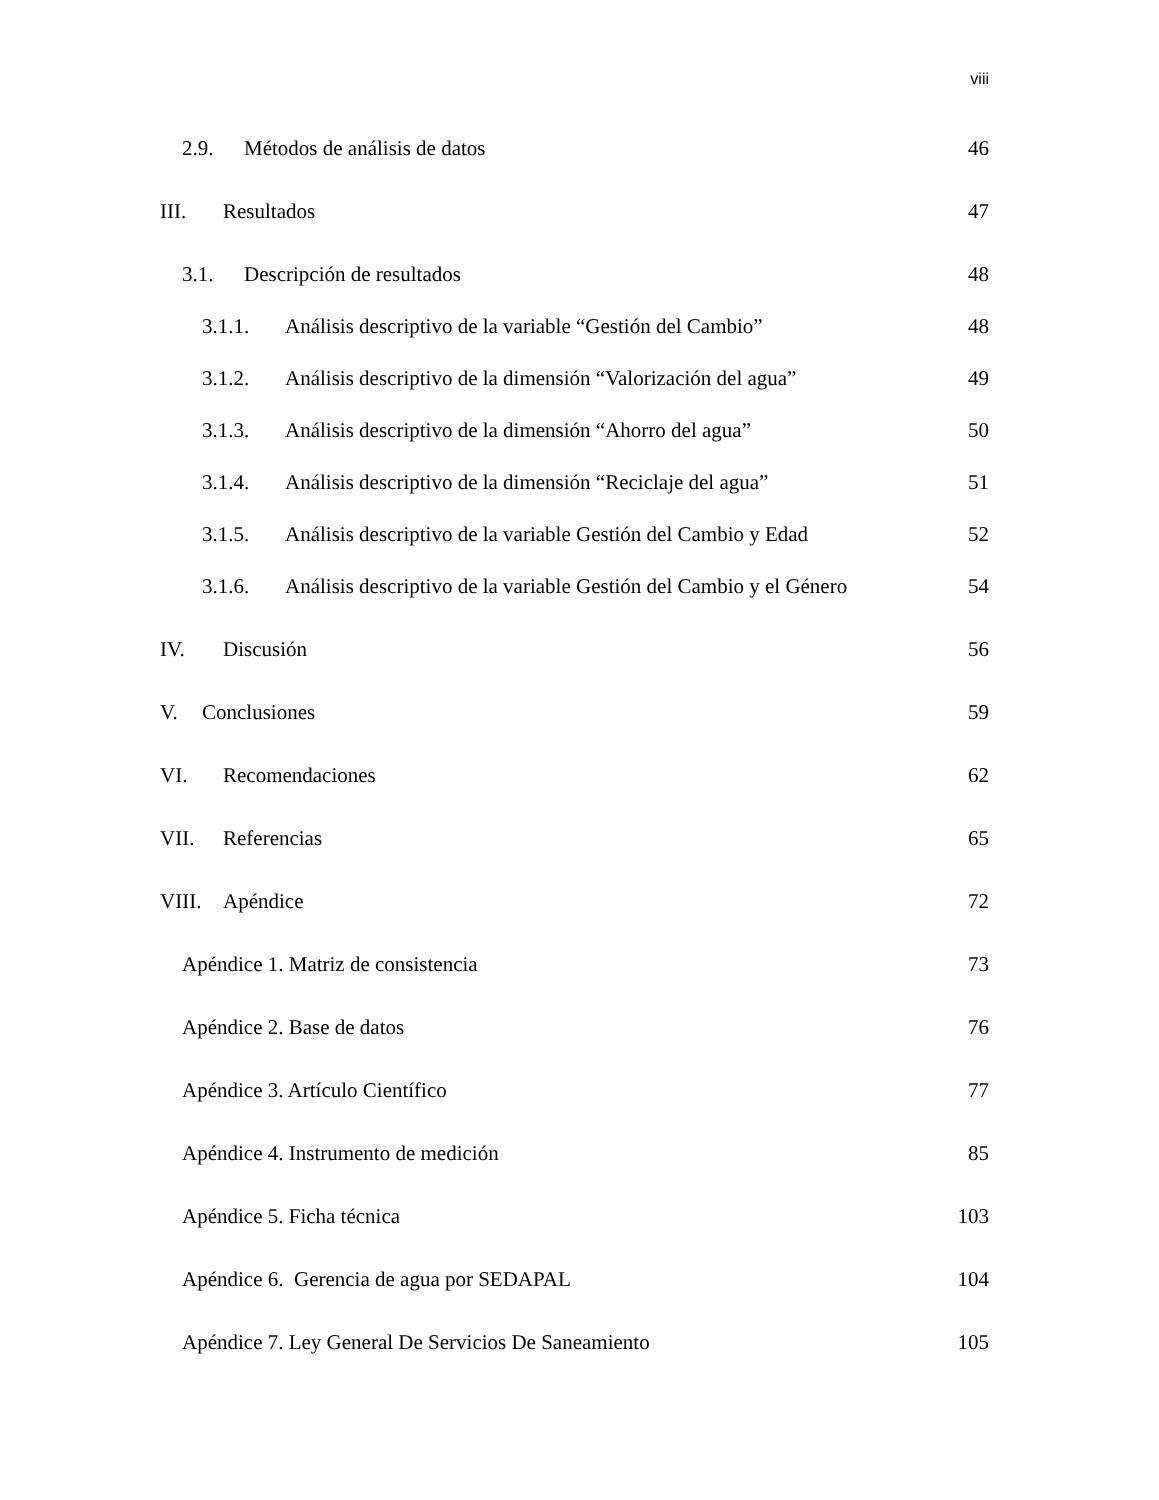viii
2.9. Métodos de análisis de datos 46
III. Resultados 47
3.1. Descripción de resultados 48
3.1.1. Análisis descriptivo de la variable “Gestión del Cambio” 48
3.1.2. Análisis descriptivo de la dimensión “Valorización del agua” 49
3.1.3. Análisis descriptivo de la dimensión “Ahorro del agua” 50
3.1.4. Análisis descriptivo de la dimensión “Reciclaje del agua” 51
3.1.5. Análisis descriptivo de la variable Gestión del Cambio y Edad 52
3.1.6. Análisis descriptivo de la variable Gestión del Cambio y el Género 54
IV. Discusión 56
V. Conclusiones 59
VI. Recomendaciones 62
VII. Referencias 65
VIII. Apéndice 72
Apéndice 1. Matriz de consistencia 73
Apéndice 2. Base de datos 76
Apéndice 3. Artículo Científico 77
Apéndice 4. Instrumento de medición 85
Apéndice 5. Ficha técnica 103
Apéndice 6. Gerencia de agua por SEDAPAL 104
Apéndice 7. Ley General De Servicios De Saneamiento 105